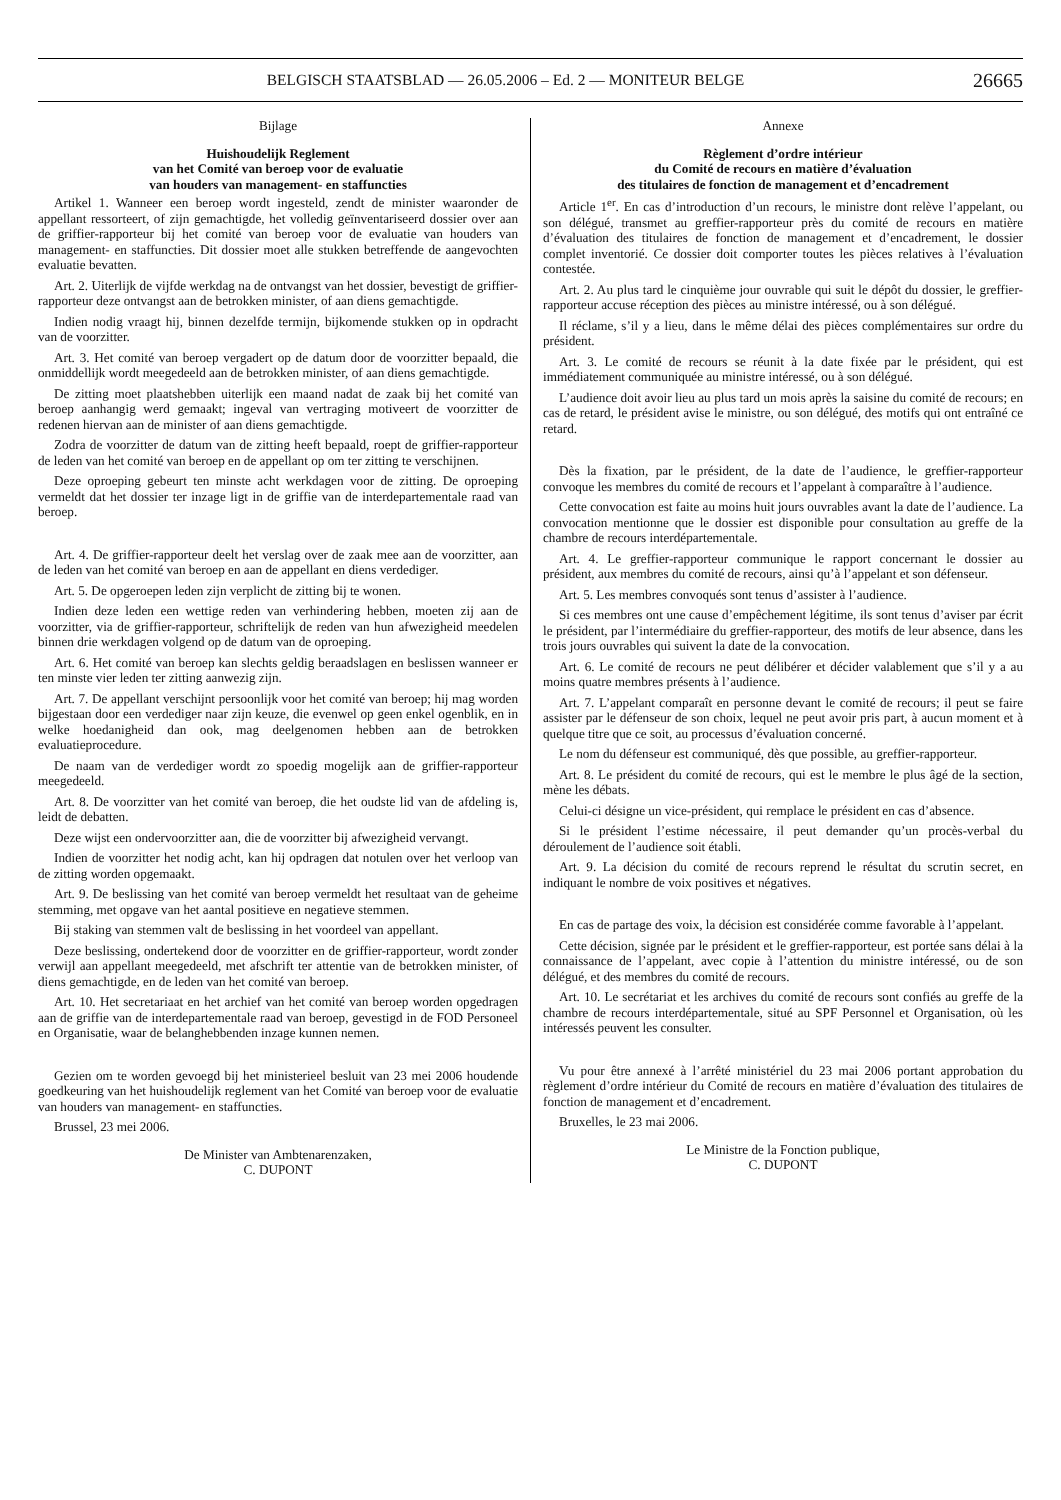BELGISCH STAATSBLAD — 26.05.2006 – Ed. 2 — MONITEUR BELGE
26665
Bijlage
Huishoudelijk Reglement
van het Comité van beroep voor de evaluatie
van houders van management- en staffuncties
Artikel 1. Wanneer een beroep wordt ingesteld, zendt de minister waaronder de appellant ressorteert, of zijn gemachtigde, het volledig geïnventariseerd dossier over aan de griffier-rapporteur bij het comité van beroep voor de evaluatie van houders van management- en staffuncties. Dit dossier moet alle stukken betreffende de aangevochten evaluatie bevatten.
Art. 2. Uiterlijk de vijfde werkdag na de ontvangst van het dossier, bevestigt de griffier-rapporteur deze ontvangst aan de betrokken minister, of aan diens gemachtigde.
Indien nodig vraagt hij, binnen dezelfde termijn, bijkomende stukken op in opdracht van de voorzitter.
Art. 3. Het comité van beroep vergadert op de datum door de voorzitter bepaald, die onmiddellijk wordt meegedeeld aan de betrokken minister, of aan diens gemachtigde.
De zitting moet plaatshebben uiterlijk een maand nadat de zaak bij het comité van beroep aanhangig werd gemaakt; ingeval van vertraging motiveert de voorzitter de redenen hiervan aan de minister of aan diens gemachtigde.
Zodra de voorzitter de datum van de zitting heeft bepaald, roept de griffier-rapporteur de leden van het comité van beroep en de appellant op om ter zitting te verschijnen.
Deze oproeping gebeurt ten minste acht werkdagen voor de zitting. De oproeping vermeldt dat het dossier ter inzage ligt in de griffie van de interdepartementale raad van beroep.
Art. 4. De griffier-rapporteur deelt het verslag over de zaak mee aan de voorzitter, aan de leden van het comité van beroep en aan de appellant en diens verdediger.
Art. 5. De opgeroepen leden zijn verplicht de zitting bij te wonen.
Indien deze leden een wettige reden van verhindering hebben, moeten zij aan de voorzitter, via de griffier-rapporteur, schriftelijk de reden van hun afwezigheid meedelen binnen drie werkdagen volgend op de datum van de oproeping.
Art. 6. Het comité van beroep kan slechts geldig beraadslagen en beslissen wanneer er ten minste vier leden ter zitting aanwezig zijn.
Art. 7. De appellant verschijnt persoonlijk voor het comité van beroep; hij mag worden bijgestaan door een verdediger naar zijn keuze, die evenwel op geen enkel ogenblik, en in welke hoedanigheid dan ook, mag deelgenomen hebben aan de betrokken evaluatieprocedure.
De naam van de verdediger wordt zo spoedig mogelijk aan de griffier-rapporteur meegedeeld.
Art. 8. De voorzitter van het comité van beroep, die het oudste lid van de afdeling is, leidt de debatten.
Deze wijst een ondervoorzitter aan, die de voorzitter bij afwezigheid vervangt.
Indien de voorzitter het nodig acht, kan hij opdragen dat notulen over het verloop van de zitting worden opgemaakt.
Art. 9. De beslissing van het comité van beroep vermeldt het resultaat van de geheime stemming, met opgave van het aantal positieve en negatieve stemmen.
Bij staking van stemmen valt de beslissing in het voordeel van appellant.
Deze beslissing, ondertekend door de voorzitter en de griffier-rapporteur, wordt zonder verwijl aan appellant meegedeeld, met afschrift ter attentie van de betrokken minister, of diens gemachtigde, en de leden van het comité van beroep.
Art. 10. Het secretariaat en het archief van het comité van beroep worden opgedragen aan de griffie van de interdepartementale raad van beroep, gevestigd in de FOD Personeel en Organisatie, waar de belanghebbenden inzage kunnen nemen.
Gezien om te worden gevoegd bij het ministerieel besluit van 23 mei 2006 houdende goedkeuring van het huishoudelijk reglement van het Comité van beroep voor de evaluatie van houders van management- en staffuncties.
Brussel, 23 mei 2006.
De Minister van Ambtenarenzaken,
C. DUPONT
Annexe
Règlement d’ordre intérieur
du Comité de recours en matière d’évaluation
des titulaires de fonction de management et d’encadrement
Article 1<sup>er</sup>. En cas d’introduction d’un recours, le ministre dont relève l’appelant, ou son délégué, transmet au greffier-rapporteur près du comité de recours en matière d’évaluation des titulaires de fonction de management et d’encadrement, le dossier complet inventorié. Ce dossier doit comporter toutes les pièces relatives à l’évaluation contestée.
Art. 2. Au plus tard le cinquième jour ouvrable qui suit le dépôt du dossier, le greffier-rapporteur accuse réception des pièces au ministre intéressé, ou à son délégué.
Il réclame, s’il y a lieu, dans le même délai des pièces complémentaires sur ordre du président.
Art. 3. Le comité de recours se réunit à la date fixée par le président, qui est immédiatement communiquée au ministre intéressé, ou à son délégué.
L’audience doit avoir lieu au plus tard un mois après la saisine du comité de recours; en cas de retard, le président avise le ministre, ou son délégué, des motifs qui ont entraîné ce retard.
Dès la fixation, par le président, de la date de l’audience, le greffier-rapporteur convoque les membres du comité de recours et l’appelant à comparaître à l’audience.
Cette convocation est faite au moins huit jours ouvrables avant la date de l’audience. La convocation mentionne que le dossier est disponible pour consultation au greffe de la chambre de recours interdépartementale.
Art. 4. Le greffier-rapporteur communique le rapport concernant le dossier au président, aux membres du comité de recours, ainsi qu’à l’appelant et son défenseur.
Art. 5. Les membres convoqués sont tenus d’assister à l’audience.
Si ces membres ont une cause d’empêchement légitime, ils sont tenus d’aviser par écrit le président, par l’intermédiaire du greffier-rapporteur, des motifs de leur absence, dans les trois jours ouvrables qui suivent la date de la convocation.
Art. 6. Le comité de recours ne peut délibérer et décider valablement que s’il y a au moins quatre membres présents à l’audience.
Art. 7. L’appelant comparaît en personne devant le comité de recours; il peut se faire assister par le défenseur de son choix, lequel ne peut avoir pris part, à aucun moment et à quelque titre que ce soit, au processus d’évaluation concerné.
Le nom du défenseur est communiqué, dès que possible, au greffier-rapporteur.
Art. 8. Le président du comité de recours, qui est le membre le plus âgé de la section, mène les débats.
Celui-ci désigne un vice-président, qui remplace le président en cas d’absence.
Si le président l’estime nécessaire, il peut demander qu’un procès-verbal du déroulement de l’audience soit établi.
Art. 9. La décision du comité de recours reprend le résultat du scrutin secret, en indiquant le nombre de voix positives et négatives.
En cas de partage des voix, la décision est considérée comme favorable à l’appelant.
Cette décision, signée par le président et le greffier-rapporteur, est portée sans délai à la connaissance de l’appelant, avec copie à l’attention du ministre intéressé, ou de son délégué, et des membres du comité de recours.
Art. 10. Le secrétariat et les archives du comité de recours sont confiés au greffe de la chambre de recours interdépartementale, situé au SPF Personnel et Organisation, où les intéressés peuvent les consulter.
Vu pour être annexé à l’arrêté ministériel du 23 mai 2006 portant approbation du règlement d’ordre intérieur du Comité de recours en matière d’évaluation des titulaires de fonction de management et d’encadrement.
Bruxelles, le 23 mai 2006.
Le Ministre de la Fonction publique,
C. DUPONT